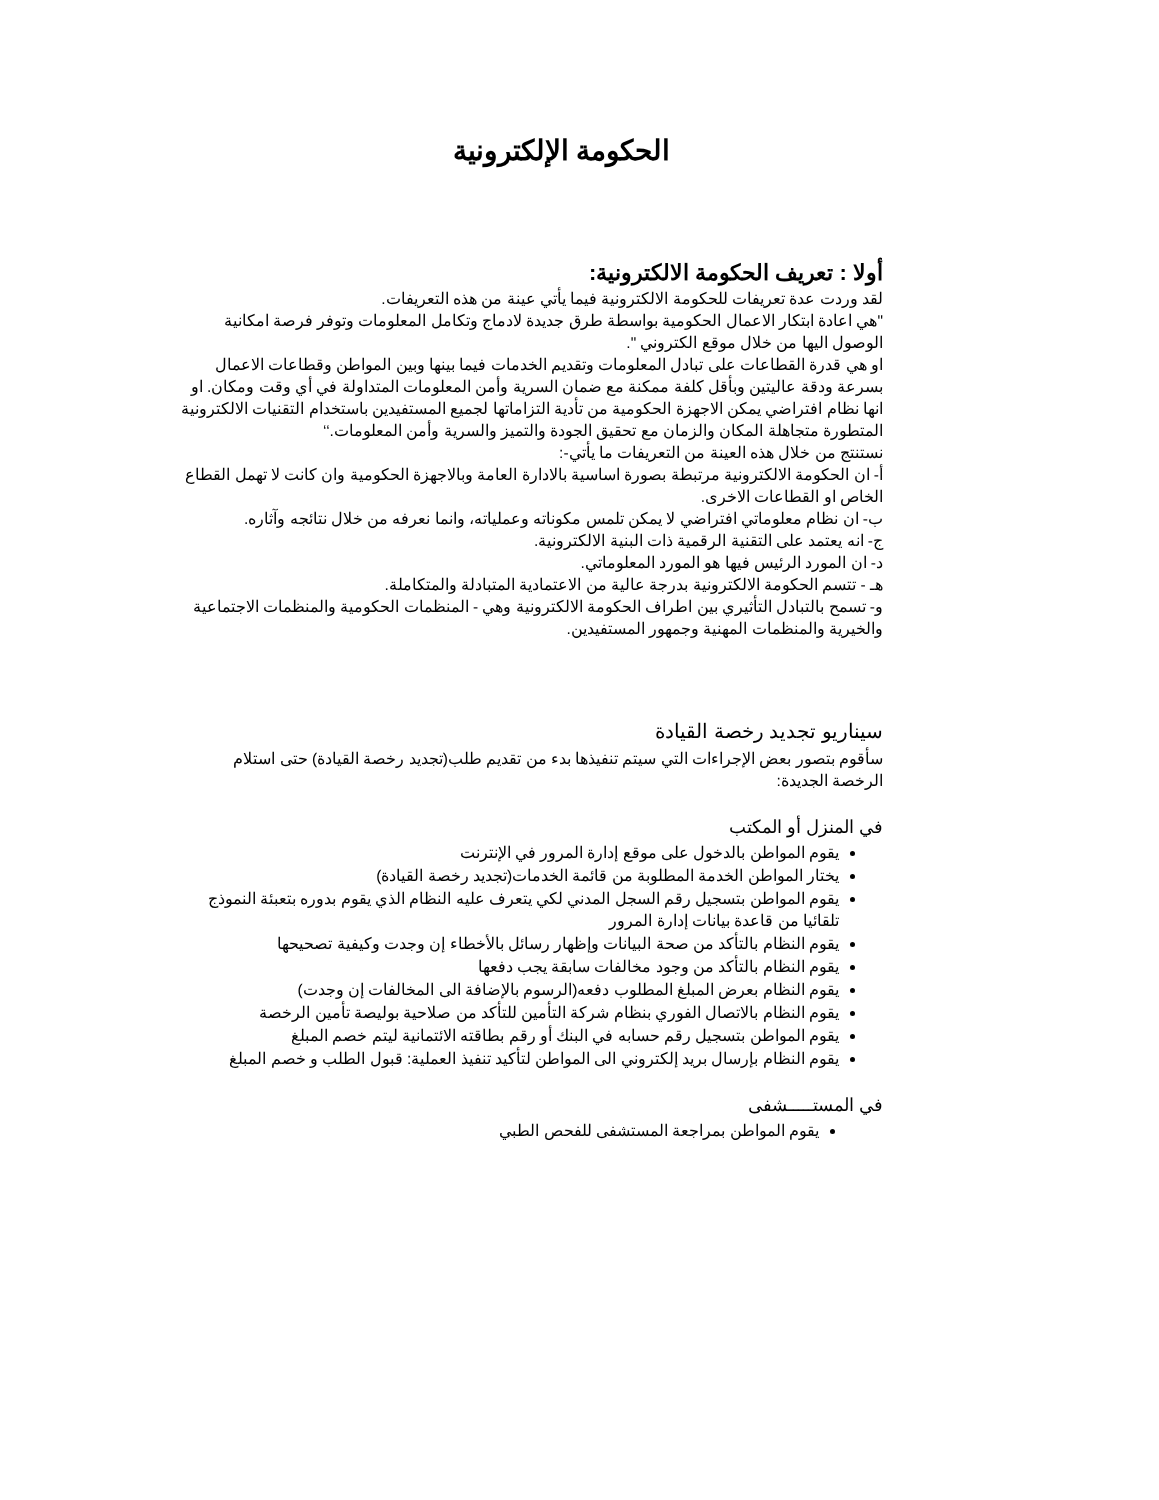الحكومة الإلكترونية
أولا : تعريف الحكومة الالكترونية:
لقد وردت عدة تعريفات للحكومة الالكترونية فيما يأتي عينة من هذه التعريفات.
"هي اعادة ابتكار الاعمال الحكومية بواسطة طرق جديدة لادماج وتكامل المعلومات وتوفر فرصة امكانية الوصول اليها من خلال موقع الكتروني ".
او هي قدرة القطاعات على تبادل المعلومات وتقديم الخدمات فيما بينها وبين المواطن وقطاعات الاعمال بسرعة ودقة عاليتين وبأقل كلفة ممكنة مع ضمان السرية وأمن المعلومات المتداولة في أي وقت ومكان. او انها نظام افتراضي يمكن الاجهزة الحكومية من تأدية التزاماتها لجميع المستفيدين باستخدام التقنيات الالكترونية المتطورة متجاهلة المكان والزمان مع تحقيق الجودة والتميز والسرية وأمن المعلومات.‘‘
نستنتج من خلال هذه العينة من التعريفات ما يأتي-:
أ- ان الحكومة الالكترونية مرتبطة بصورة اساسية بالادارة العامة وبالاجهزة الحكومية وان كانت لا تهمل القطاع الخاص او القطاعات الاخرى.
ب- ان نظام معلوماتي افتراضي لا يمكن تلمس مكوناته وعملياته، وانما نعرفه من خلال نتائجه وآثاره.
ج- انه يعتمد على التقنية الرقمية ذات البنية الالكترونية.
د- ان المورد الرئيس فيها هو المورد المعلوماتي.
هـ - تتسم الحكومة الالكترونية بدرجة عالية من الاعتمادية المتبادلة والمتكاملة.
و- تسمح بالتبادل التأثيري بين اطراف الحكومة الالكترونية وهي - المنظمات الحكومية والمنظمات الاجتماعية والخيرية والمنظمات المهنية وجمهور المستفيدين.
سيناريو تجديد رخصة القيادة
سأقوم بتصور بعض الإجراءات التي سيتم تنفيذها بدء من تقديم طلب(تجديد رخصة القيادة) حتى استلام الرخصة الجديدة:
في المنزل أو المكتب
يقوم المواطن بالدخول على موقع إدارة المرور في الإنترنت
يختار المواطن الخدمة المطلوبة من قائمة الخدمات(تجديد رخصة القيادة)
يقوم المواطن بتسجيل رقم السجل المدني لكي يتعرف عليه النظام الذي يقوم بدوره بتعبئة النموذج تلقائيا من قاعدة بيانات إدارة المرور
يقوم النظام بالتأكد من صحة البيانات وإظهار رسائل بالأخطاء إن وجدت وكيفية تصحيحها
يقوم النظام بالتأكد من وجود مخالفات سابقة يجب دفعها
يقوم النظام بعرض المبلغ المطلوب دفعه(الرسوم بالإضافة الى المخالفات إن وجدت)
يقوم النظام بالاتصال الفوري بنظام شركة التأمين للتأكد من صلاحية بوليصة تأمين الرخصة
يقوم المواطن بتسجيل رقم حسابه في البنك أو رقم بطاقته الائتمانية ليتم خصم المبلغ
يقوم النظام بإرسال بريد إلكتروني الى المواطن لتأكيد تنفيذ العملية: قبول الطلب و خصم المبلغ
في المستـــــشفى
يقوم المواطن بمراجعة المستشفى للفحص الطبي